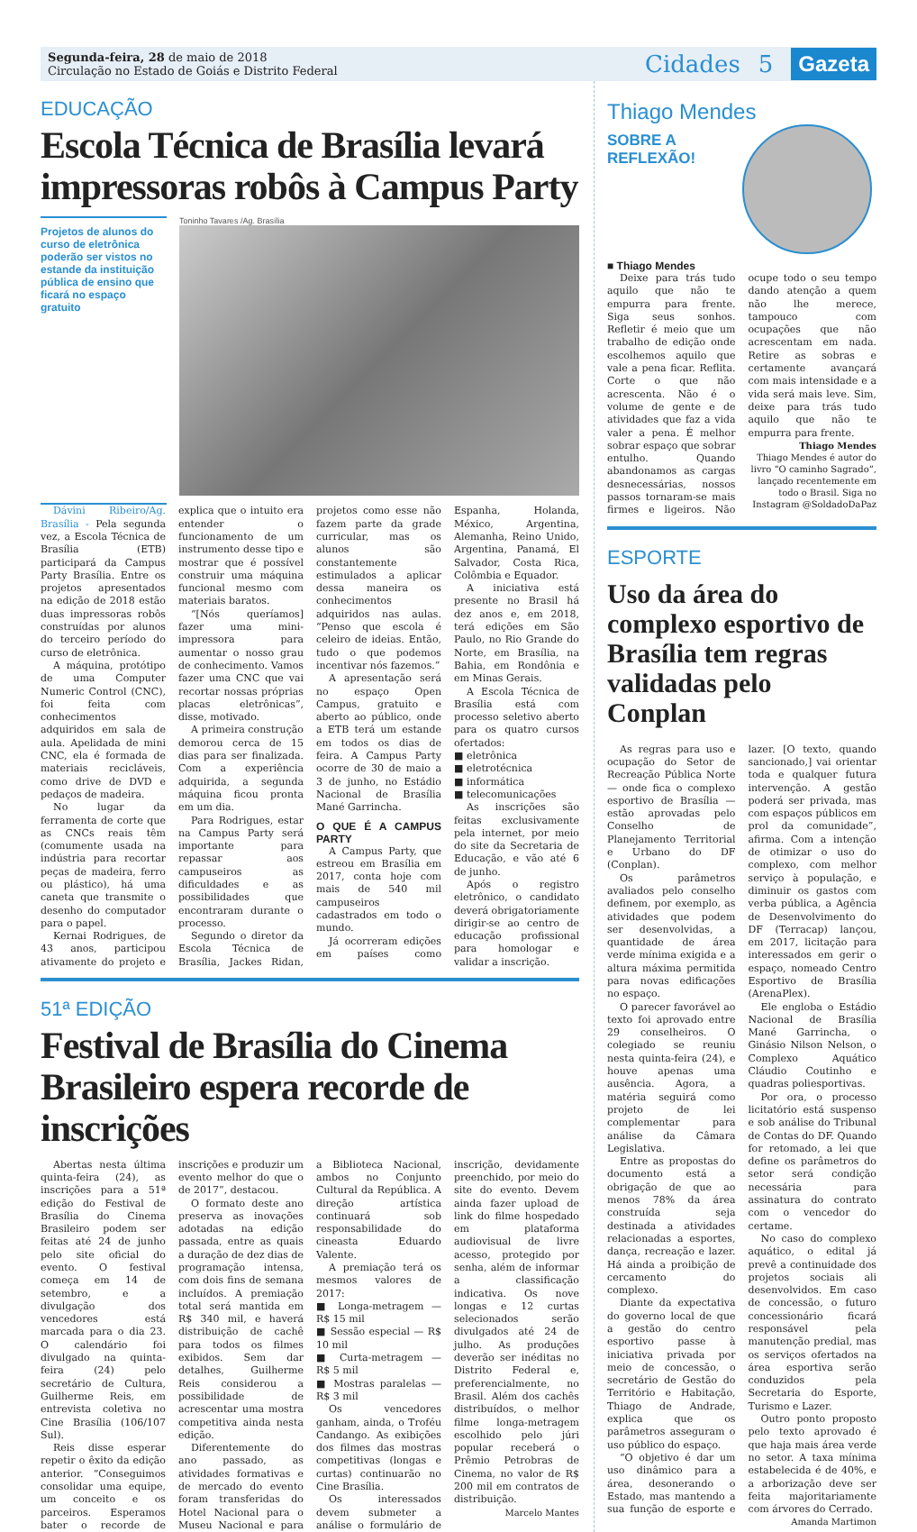Segunda-feira, 28 de maio de 2018
Circulação no Estado de Goiás e Distrito Federal
Cidades 5 Gazeta
EDUCAÇÃO
Escola Técnica de Brasília levará impressoras robôs à Campus Party
Projetos de alunos do curso de eletrônica poderão ser vistos no estande da instituição pública de ensino que ficará no espaço gratuito
Toninho Tavares /Ag. Brasília
Dávini Ribeiro/Ag. Brasília - Pela segunda vez, a Escola Técnica de Brasília (ETB) participará da Campus Party Brasília. Entre os projetos apresentados na edição de 2018 estão duas impressoras robôs construídas por alunos do terceiro período do curso de eletrônica.
A máquina, protótipo de uma Computer Numeric Control (CNC), foi feita com conhecimentos adquiridos em sala de aula. Apelidada de mini CNC, ela é formada de materiais recicláveis, como drive de DVD e pedaços de madeira.
No lugar da ferramenta de corte que as CNCs reais têm (comumente usada na indústria para recortar peças de madeira, ferro ou plástico), há uma caneta que transmite o desenho do computador para o papel.
Kernai Rodrigues, de 43 anos, participou ativamente do projeto e explica que o intuito era entender o funcionamento de um instrumento desse tipo e mostrar que é possível construir uma máquina funcional mesmo com materiais baratos.
“[Nós queríamos] fazer uma mini-impressora para aumentar o nosso grau de conhecimento. Vamos fazer uma CNC que vai recortar nossas próprias placas eletrônicas”, disse, motivado.
A primeira construção demorou cerca de 15 dias para ser finalizada. Com a experiência adquirida, a segunda máquina ficou pronta em um dia.
Para Rodrigues, estar na Campus Party será importante para repassar aos campuseiros as dificuldades e as possibilidades que encontraram durante o processo.
Segundo o diretor da Escola Técnica de Brasília, Jackes Ridan, projetos como esse não fazem parte da grade curricular, mas os alunos são constantemente estimulados a aplicar dessa maneira os conhecimentos adquiridos nas aulas. “Penso que escola é celeiro de ideias. Então, tudo o que podemos incentivar nós fazemos.”
A apresentação será no espaço Open Campus, gratuito e aberto ao público, onde a ETB terá um estande em todos os dias de feira. A Campus Party ocorre de 30 de maio a 3 de junho, no Estádio Nacional de Brasília Mané Garrincha.
O QUE É A CAMPUS PARTY
A Campus Party, que estreou em Brasília em 2017, conta hoje com mais de 540 mil campuseiros cadastrados em todo o mundo.
Já ocorreram edições em países como Espanha, Holanda, México, Argentina, Alemanha, Reino Unido, Argentina, Panamá, El Salvador, Costa Rica, Colômbia e Equador.
A iniciativa está presente no Brasil há dez anos e, em 2018, terá edições em São Paulo, no Rio Grande do Norte, em Brasília, na Bahia, em Rondônia e em Minas Gerais.
A Escola Técnica de Brasília está com processo seletivo aberto para os quatro cursos ofertados:
■ eletrônica
■ eletrotécnica
■ informática
■ telecomunicações
As inscrições são feitas exclusivamente pela internet, por meio do site da Secretaria de Educação, e vão até 6 de junho.
Após o registro eletrônico, o candidato deverá obrigatoriamente dirigir-se ao centro de educação profissional para homologar e validar a inscrição.
51ª EDIÇÃO
Festival de Brasília do Cinema Brasileiro espera recorde de inscrições
Abertas nesta última quinta-feira (24), as inscrições para a 51ª edição do Festival de Brasília do Cinema Brasileiro podem ser feitas até 24 de junho pelo site oficial do evento. O festival começa em 14 de setembro, e a divulgação dos vencedores está marcada para o dia 23. O calendário foi divulgado na quinta-feira (24) pelo secretário de Cultura, Guilherme Reis, em entrevista coletiva no Cine Brasília (106/107 Sul).
Reis disse esperar repetir o êxito da edição anterior. “Conseguimos consolidar uma equipe, um conceito e os parceiros. Esperamos bater o recorde de inscrições e produzir um evento melhor do que o de 2017”, destacou.
O formato deste ano preserva as inovações adotadas na edição passada, entre as quais a duração de dez dias de programação intensa, com dois fins de semana incluídos. A premiação total será mantida em R$ 340 mil, e haverá distribuição de cachê para todos os filmes exibidos. Sem dar detalhes, Guilherme Reis considerou a possibilidade de acrescentar uma mostra competitiva ainda nesta edição.
Diferentemente do ano passado, as atividades formativas e de mercado do evento foram transferidas do Hotel Nacional para o Museu Nacional e para a Biblioteca Nacional, ambos no Conjunto Cultural da República. A direção artística continuará sob responsabilidade do cineasta Eduardo Valente.
A premiação terá os mesmos valores de 2017:
■ Longa-metragem — R$ 15 mil
■ Sessão especial — R$ 10 mil
■ Curta-metragem — R$ 5 mil
■ Mostras paralelas — R$ 3 mil
Os vencedores ganham, ainda, o Troféu Candango. As exibições dos filmes das mostras competitivas (longas e curtas) continuarão no Cine Brasília.
Os interessados devem submeter a análise o formulário de inscrição, devidamente preenchido, por meio do site do evento. Devem ainda fazer upload de link do filme hospedado em plataforma audiovisual de livre acesso, protegido por senha, além de informar a classificação indicativa. Os nove longas e 12 curtas selecionados serão divulgados até 24 de julho. As produções deverão ser inéditas no Distrito Federal e, preferencialmente, no Brasil. Além dos cachês distribuídos, o melhor filme longa-metragem escolhido pelo júri popular receberá o Prêmio Petrobras de Cinema, no valor de R$ 200 mil em contratos de distribuição.
Marcelo Mantes
Thiago Mendes
SOBRE A REFLEXÃO!
■ Thiago Mendes
Deixe para trás tudo aquilo que não te empurra para frente. Siga seus sonhos. Refletir é meio que um trabalho de edição onde escolhemos aquilo que vale a pena ficar. Reflita. Corte o que não acrescenta. Não é o volume de gente e de atividades que faz a vida valer a pena. É melhor sobrar espaço que sobrar entulho. Quando abandonamos as cargas desnecessárias, nossos passos tornaram-se mais firmes e ligeiros. Não ocupe todo o seu tempo dando atenção a quem não lhe merece, tampouco com ocupações que não acrescentam em nada. Retire as sobras e certamente avançará com mais intensidade e a vida será mais leve. Sim, deixe para trás tudo aquilo que não te empurra para frente.
Thiago Mendes
Thiago Mendes é autor do livro “O caminho Sagrado”, lançado recentemente em todo o Brasil. Siga no Instagram @SoldadoDaPaz
ESPORTE
Uso da área do complexo esportivo de Brasília tem regras validadas pelo Conplan
As regras para uso e ocupação do Setor de Recreação Pública Norte — onde fica o complexo esportivo de Brasília — estão aprovadas pelo Conselho de Planejamento Territorial e Urbano do DF (Conplan).
Os parâmetros avaliados pelo conselho definem, por exemplo, as atividades que podem ser desenvolvidas, a quantidade de área verde mínima exigida e a altura máxima permitida para novas edificações no espaço.
O parecer favorável ao texto foi aprovado entre 29 conselheiros. O colegiado se reuniu nesta quinta-feira (24), e houve apenas uma ausência. Agora, a matéria seguirá como projeto de lei complementar para análise da Câmara Legislativa.
Entre as propostas do documento está a obrigação de que ao menos 78% da área construída seja destinada a atividades relacionadas a esportes, dança, recreação e lazer. Há ainda a proibição de cercamento do complexo.
Diante da expectativa do governo local de que a gestão do centro esportivo passe à iniciativa privada por meio de concessão, o secretário de Gestão do Território e Habitação, Thiago de Andrade, explica que os parâmetros asseguram o uso público do espaço.
“O objetivo é dar um uso dinâmico para a área, desonerando o Estado, mas mantendo a sua função de esporte e lazer. [O texto, quando sancionado,] vai orientar toda e qualquer futura intervenção. A gestão poderá ser privada, mas com espaços públicos em prol da comunidade”, afirma. Com a intenção de otimizar o uso do complexo, com melhor serviço à população, e diminuir os gastos com verba pública, a Agência de Desenvolvimento do DF (Terracap) lançou, em 2017, licitação para interessados em gerir o espaço, nomeado Centro Esportivo de Brasília (ArenaPlex).
Ele engloba o Estádio Nacional de Brasília Mané Garrincha, o Ginásio Nilson Nelson, o Complexo Aquático Cláudio Coutinho e quadras poliesportivas.
Por ora, o processo licitatório está suspenso e sob análise do Tribunal de Contas do DF. Quando for retomado, a lei que define os parâmetros do setor será condição necessária para assinatura do contrato com o vencedor do certame.
No caso do complexo aquático, o edital já prevê a continuidade dos projetos sociais ali desenvolvidos. Em caso de concessão, o futuro concessionário ficará responsável pela manutenção predial, mas os serviços ofertados na área esportiva serão conduzidos pela Secretaria do Esporte, Turismo e Lazer.
Outro ponto proposto pelo texto aprovado é que haja mais área verde no setor. A taxa mínima estabelecida é de 40%, e a arborização deve ser feita majoritariamente com árvores do Cerrado.
Amanda Martimon